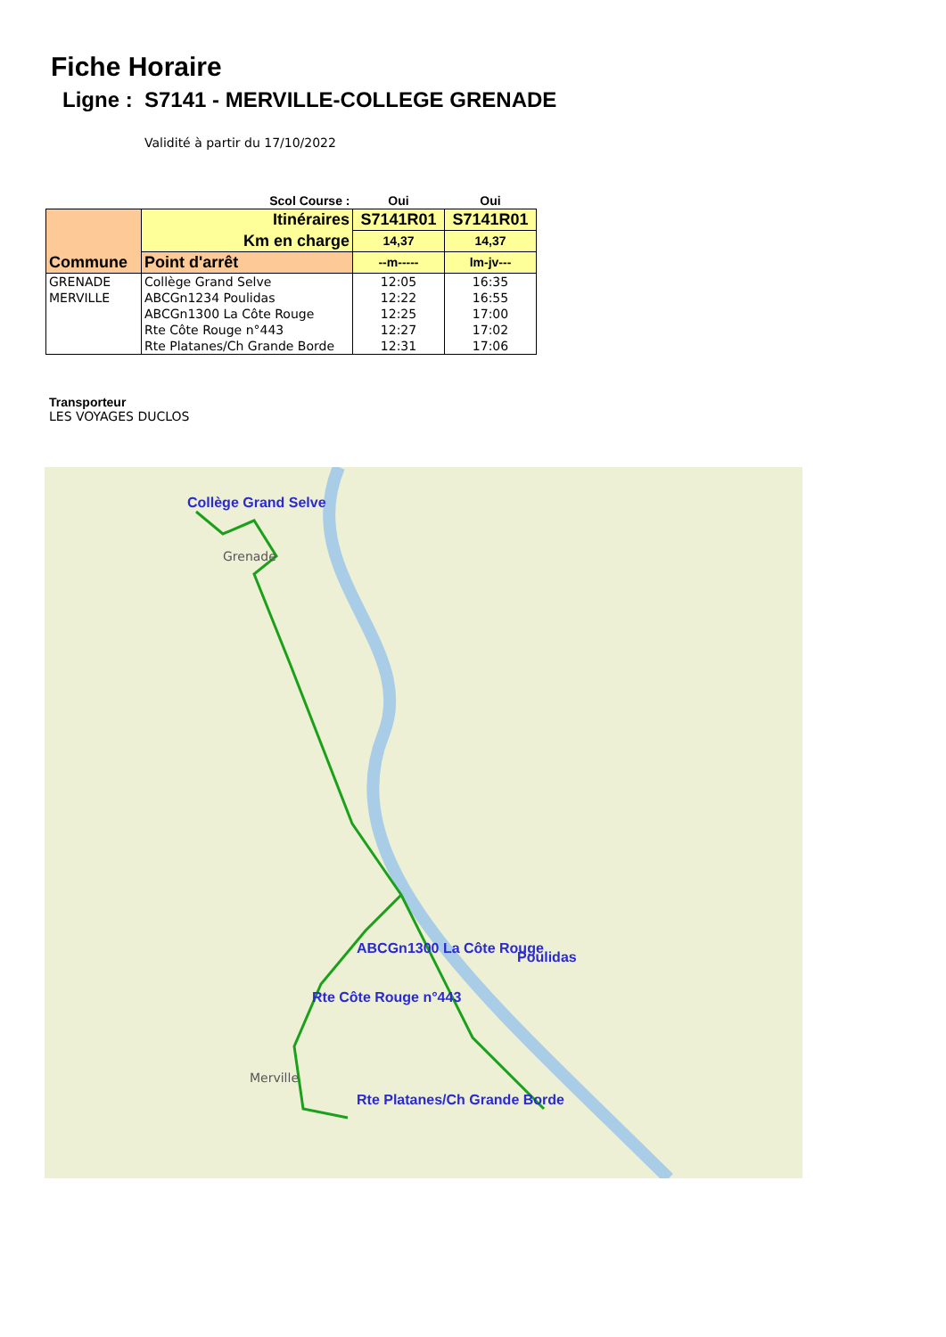Fiche Horaire
Ligne : S7141 - MERVILLE-COLLEGE GRENADE
Validité à partir du 17/10/2022
| | Scol Course : | Oui | Oui |
| Commune | Itinéraires | S7141R01 | S7141R01 |
| | Km en charge | 14,37 | 14,37 |
| | Point d'arrêt | --m----- | lm-jv--- |
| GRENADE | Collège Grand Selve | 12:05 | 16:35 |
| MERVILLE | ABCGn1234 Poulidas | 12:22 | 16:55 |
| | ABCGn1300 La Côte Rouge | 12:25 | 17:00 |
| | Rte Côte Rouge n°443 | 12:27 | 17:02 |
| | Rte Platanes/Ch Grande Borde | 12:31 | 17:06 |
Transporteur
LES VOYAGES DUCLOS
Collège Grand Selve
ABCGn1300 La Côte Rouge
Poulidas
Rte Côte Rouge n°443
Rte Platanes/Ch Grande Borde
Grenade
Merville